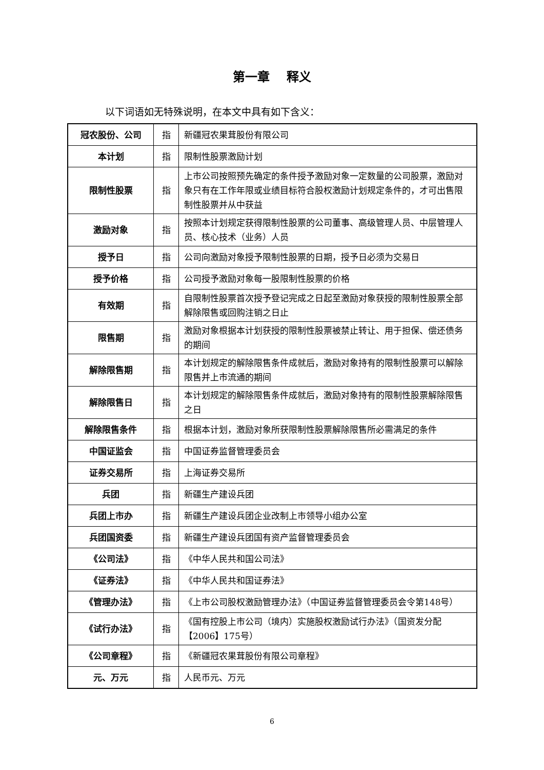第一章　 释义
以下词语如无特殊说明，在本文中具有如下含义：
| 冠农股份、公司 | 指 | 新疆冠农果茸股份有限公司 |
| 本计划 | 指 | 限制性股票激励计划 |
| 限制性股票 | 指 | 上市公司按照预先确定的条件授予激励对象一定数量的公司股票，激励对象只有在工作年限或业绩目标符合股权激励计划规定条件的，才可出售限制性股票并从中获益 |
| 激励对象 | 指 | 按照本计划规定获得限制性股票的公司董事、高级管理人员、中层管理人员、核心技术（业务）人员 |
| 授予日 | 指 | 公司向激励对象授予限制性股票的日期，授予日必须为交易日 |
| 授予价格 | 指 | 公司授予激励对象每一股限制性股票的价格 |
| 有效期 | 指 | 自限制性股票首次授予登记完成之日起至激励对象获授的限制性股票全部解除限售或回购注销之日止 |
| 限售期 | 指 | 激励对象根据本计划获授的限制性股票被禁止转让、用于担保、偿还债务的期间 |
| 解除限售期 | 指 | 本计划规定的解除限售条件成就后，激励对象持有的限制性股票可以解除限售并上市流通的期间 |
| 解除限售日 | 指 | 本计划规定的解除限售条件成就后，激励对象持有的限制性股票解除限售之日 |
| 解除限售条件 | 指 | 根据本计划，激励对象所获限制性股票解除限售所必需满足的条件 |
| 中国证监会 | 指 | 中国证券监督管理委员会 |
| 证券交易所 | 指 | 上海证券交易所 |
| 兵团 | 指 | 新疆生产建设兵团 |
| 兵团上市办 | 指 | 新疆生产建设兵团企业改制上市领导小组办公室 |
| 兵团国资委 | 指 | 新疆生产建设兵团国有资产监督管理委员会 |
| 《公司法》 | 指 | 《中华人民共和国公司法》 |
| 《证券法》 | 指 | 《中华人民共和国证券法》 |
| 《管理办法》 | 指 | 《上市公司股权激励管理办法》（中国证券监督管理委员会令第148号） |
| 《试行办法》 | 指 | 《国有控股上市公司（境内）实施股权激励试行办法》（国资发分配【2006】175号） |
| 《公司章程》 | 指 | 《新疆冠农果茸股份有限公司章程》 |
| 元、万元 | 指 | 人民币元、万元 |
6